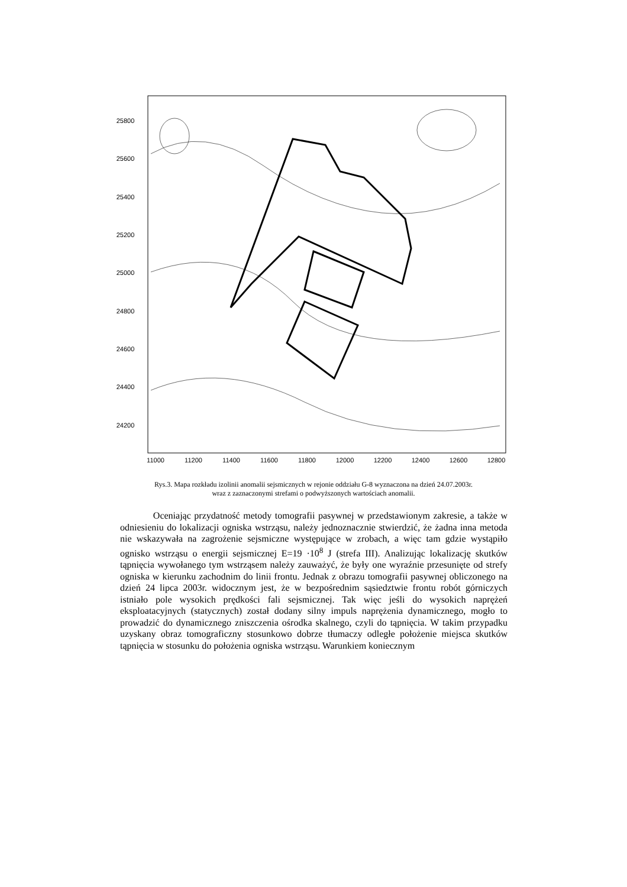25800
25600
25400
25200
25000
24800
24600
24400
24200
11000
11200
11400
11600
11800
12000
12200
12400
12600
12800
Rys.3. Mapa rozkładu izolinii anomalii sejsmicznych w rejonie oddziału G-8 wyznaczona na dzień 24.07.2003r.
wraz z zaznaczonymi strefami o podwyższonych wartościach anomalii.
Oceniając przydatność metody tomografii pasywnej w przedstawionym zakresie, a także w odniesieniu do lokalizacji ogniska wstrząsu, należy jednoznacznie stwierdzić, że żadna inna metoda nie wskazywała na zagrożenie sejsmiczne występujące w zrobach, a więc tam gdzie wystąpiło ognisko wstrząsu o energii sejsmicznej E=19 ·10<sup>8</sup> J (strefa III). Analizując lokalizację skutków tąpnięcia wywołanego tym wstrząsem należy zauważyć, że były one wyraźnie przesunięte od strefy ogniska w kierunku zachodnim do linii frontu. Jednak z obrazu tomografii pasywnej obliczonego na dzień 24 lipca 2003r. widocznym jest, że w bezpośrednim sąsiedztwie frontu robót górniczych istniało pole wysokich prędkości fali sejsmicznej. Tak więc jeśli do wysokich naprężeń eksploatacyjnych (statycznych) został dodany silny impuls naprężenia dynamicznego, mogło to prowadzić do dynamicznego zniszczenia ośrodka skalnego, czyli do tąpnięcia. W takim przypadku uzyskany obraz tomograficzny stosunkowo dobrze tłumaczy odległe położenie miejsca skutków tąpnięcia w stosunku do położenia ogniska wstrząsu. Warunkiem koniecznym